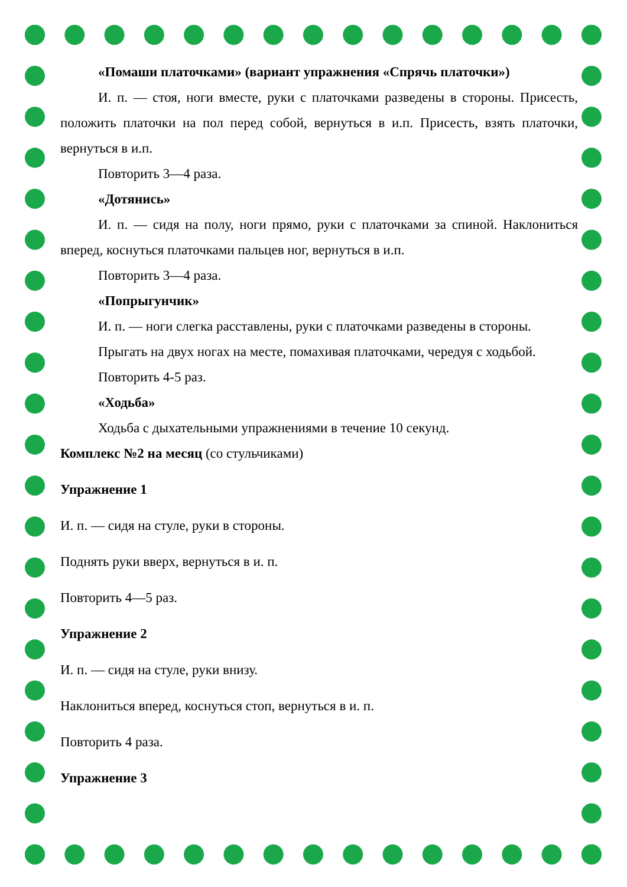«Помаши платочками» (вариант упражнения «Спрячь платочки»)
И. п. — стоя, ноги вместе, руки с платочками разведены в стороны. Присесть, положить платочки на пол перед собой, вернуться в и.п. Присесть, взять платочки, вернуться в и.п.
Повторить 3—4 раза.
«Дотянись»
И. п. — сидя на полу, ноги прямо, руки с платочками за спиной. Наклониться вперед, коснуться платочками пальцев ног, вернуться в и.п.
Повторить 3—4 раза.
«Попрыгунчик»
И. п. — ноги слегка расставлены, руки с платочками разведены в стороны.
Прыгать на двух ногах на месте, помахивая платочками, чередуя с ходьбой.
Повторить 4-5 раз.
«Ходьба»
Ходьба с дыхательными упражнениями в течение 10 секунд.
Комплекс №2 на месяц (со стульчиками)
Упражнение 1
И. п. — сидя на стуле, руки в стороны.
Поднять руки вверх, вернуться в и. п.
Повторить 4—5 раз.
Упражнение 2
И. п. — сидя на стуле, руки внизу.
Наклониться вперед, коснуться стоп, вернуться в и. п.
Повторить 4 раза.
Упражнение 3